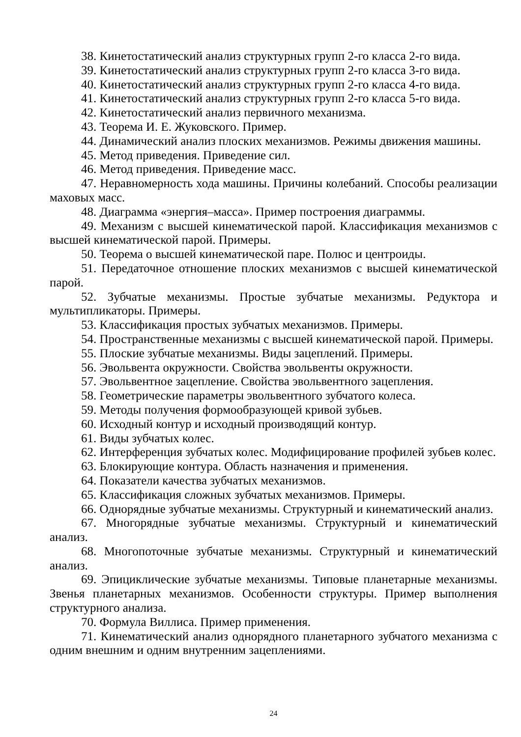38. Кинетостатический анализ структурных групп 2-го класса 2-го вида.
39. Кинетостатический анализ структурных групп 2-го класса 3-го вида.
40. Кинетостатический анализ структурных групп 2-го класса 4-го вида.
41. Кинетостатический анализ структурных групп 2-го класса 5-го вида.
42. Кинетостатический анализ первичного механизма.
43. Теорема И. Е. Жуковского. Пример.
44. Динамический анализ плоских механизмов. Режимы движения машины.
45. Метод приведения. Приведение сил.
46. Метод приведения. Приведение масс.
47. Неравномерность хода машины. Причины колебаний. Способы реализации маховых масс.
48. Диаграмма «энергия–масса». Пример построения диаграммы.
49. Механизм с высшей кинематической парой. Классификация механизмов с высшей кинематической парой. Примеры.
50. Теорема о высшей кинематической паре. Полюс и центроиды.
51. Передаточное отношение плоских механизмов с высшей кинематической парой.
52. Зубчатые механизмы. Простые зубчатые механизмы. Редуктора и мультипликаторы. Примеры.
53. Классификация простых зубчатых механизмов. Примеры.
54. Пространственные механизмы с высшей кинематической парой. Примеры.
55. Плоские зубчатые механизмы. Виды зацеплений. Примеры.
56. Эвольвента окружности. Свойства эвольвенты окружности.
57. Эвольвентное зацепление. Свойства эвольвентного зацепления.
58. Геометрические параметры эвольвентного зубчатого колеса.
59. Методы получения формообразующей кривой зубьев.
60. Исходный контур и исходный производящий контур.
61. Виды зубчатых колес.
62. Интерференция зубчатых колес. Модифицирование профилей зубьев колес.
63. Блокирующие контура. Область назначения и применения.
64. Показатели качества зубчатых механизмов.
65. Классификация сложных зубчатых механизмов. Примеры.
66. Однорядные зубчатые механизмы. Структурный и кинематический анализ.
67. Многорядные зубчатые механизмы. Структурный и кинематический анализ.
68. Многопоточные зубчатые механизмы. Структурный и кинематический анализ.
69. Эпициклические зубчатые механизмы. Типовые планетарные механизмы. Звенья планетарных механизмов. Особенности структуры. Пример выполнения структурного анализа.
70. Формула Виллиса. Пример применения.
71. Кинематический анализ однорядного планетарного зубчатого механизма с одним внешним и одним внутренним зацеплениями.
24